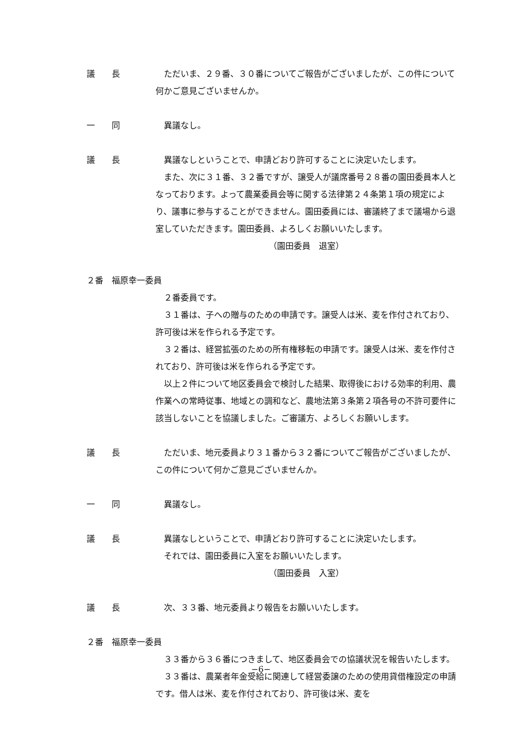議　　長 ただいま、２９番、３０番についてご報告がございましたが、この件について何かご意見ございませんか。
一　　同 異議なし。
議　　長 異議なしということで、申請どおり許可することに決定いたします。
また、次に３１番、３２番ですが、譲受人が議席番号２８番の園田委員本人となっております。よって農業委員会等に関する法律第２４条第１項の規定により、議事に参与することができません。園田委員には、審議終了まで議場から退室していただきます。園田委員、よろしくお願いいたします。
（園田委員　退室）
２番　福原幸一委員
２番委員です。
３１番は、子への贈与のための申請です。譲受人は米、麦を作付されており、許可後は米を作られる予定です。
３２番は、経営拡張のための所有権移転の申請です。譲受人は米、麦を作付されており、許可後は米を作られる予定です。
以上２件について地区委員会で検討した結果、取得後における効率的利用、農作業への常時従事、地域との調和など、農地法第３条第２項各号の不許可要件に該当しないことを協議しました。ご審議方、よろしくお願いします。
議　　長 ただいま、地元委員より３１番から３２番についてご報告がございましたが、この件について何かご意見ございませんか。
一　　同 異議なし。
議　　長 異議なしということで、申請どおり許可することに決定いたします。
それでは、園田委員に入室をお願いいたします。
（園田委員　入室）
議　　長 次、３３番、地元委員より報告をお願いいたします。
２番　福原幸一委員
３３番から３６番につきまして、地区委員会での協議状況を報告いたします。
３３番は、農業者年金受給に関連して経営委譲のための使用貸借権設定の申請です。借人は米、麦を作付されており、許可後は米、麦を
−6−